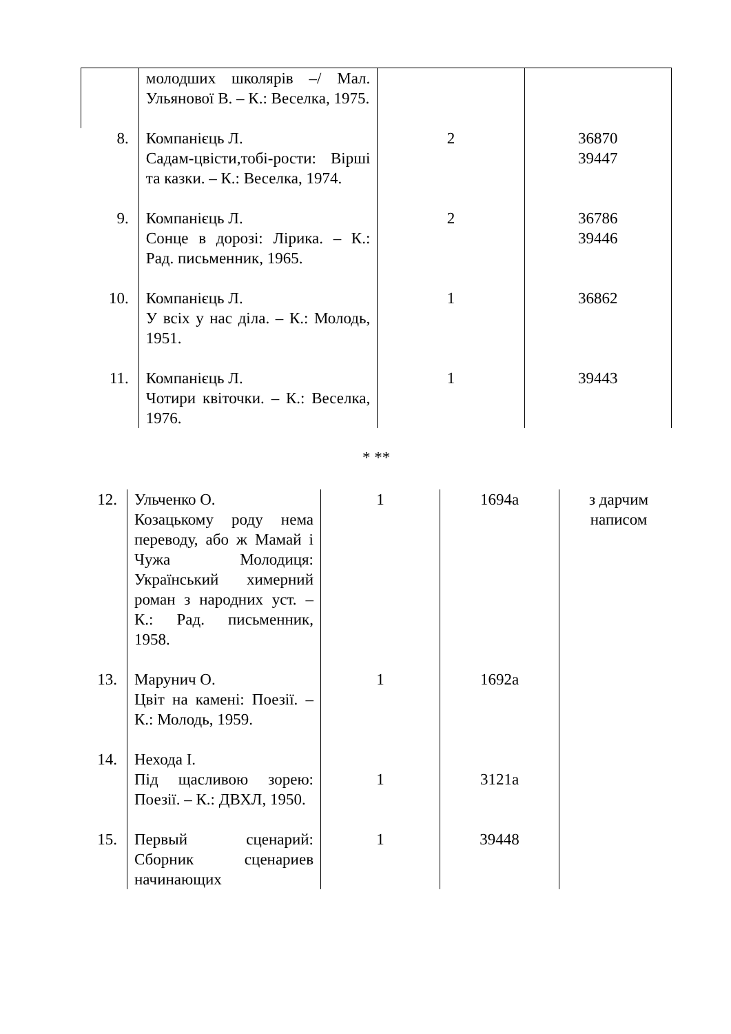| | молодших школярів –/ Мал. Ульянової В. – К.: Веселка, 1975. | | |
| 8. | Компанієць Л. Садам-цвісти,тобі-рости: Вірші та казки. – К.: Веселка, 1974. | 2 | 36870 39447 |
| 9. | Компанієць Л. Сонце в дорозі: Лірика. – К.: Рад. письменник, 1965. | 2 | 36786 39446 |
| 10. | Компанієць Л. У всіх у нас діла. – К.: Молодь, 1951. | 1 | 36862 |
| 11. | Компанієць Л. Чотири квіточки. – К.: Веселка, 1976. | 1 | 39443 |
* **
| 12. | Ульченко О. Козацькому роду нема переводу, або ж Мамай і Чужа Молодиця: Український химерний роман з народних уст. – К.: Рад. письменник, 1958. | 1 | 1694а | з дарчим написом |
| 13. | Марунич О. Цвіт на камені: Поезії. – К.: Молодь, 1959. | 1 | 1692а | |
| 14. | Нехода І. Під щасливою зорею: Поезії. – К.: ДВХЛ, 1950. | 1 | 3121а | |
| 15. | Первый сценарий: Сборник сценариев начинающих | 1 | 39448 | |